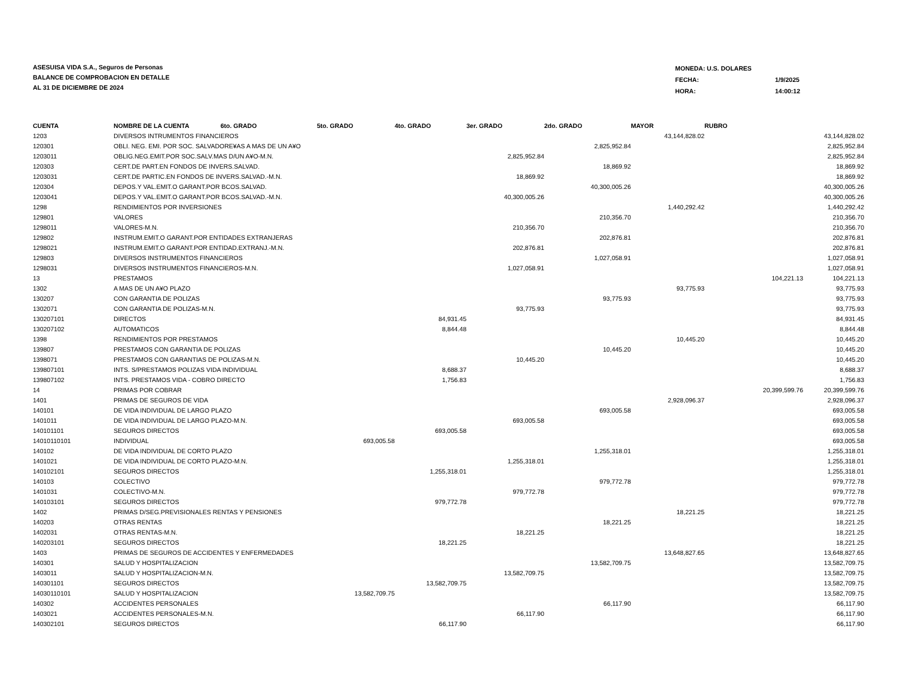ASESUISA VIDA S.A., Seguros de Personas
BALANCE DE COMPROBACION EN DETALLE
AL 31 DE DICIEMBRE DE 2024
| MONEDA: U.S. DOLARES | |
| FECHA: | 1/9/2025 |
| HORA: | 14:00:12 |
| CUENTA | NOMBRE DE LA CUENTA 6to. GRADO | 5to. GRADO | 4to. GRADO | 3er. GRADO | 2do. GRADO | MAYOR | RUBRO | |
| --- | --- | --- | --- | --- | --- | --- | --- | --- |
| 1203 | DIVERSOS INTRUMENTOS FINANCIEROS | | | | | 43,144,828.02 | | 43,144,828.02 |
| 120301 | OBLI. NEG. EMI. POR SOC. SALVADORE¥AS A MAS DE UN A¥O | | | | 2,825,952.84 | | | 2,825,952.84 |
| 1203011 | OBLIG.NEG.EMIT.POR SOC.SALV.MAS D/UN A¥O-M.N. | | | 2,825,952.84 | | | | 2,825,952.84 |
| 120303 | CERT.DE PART.EN FONDOS DE INVERS.SALVAD. | | | | 18,869.92 | | | 18,869.92 |
| 1203031 | CERT.DE PARTIC.EN FONDOS DE INVERS.SALVAD.-M.N. | | | 18,869.92 | | | | 18,869.92 |
| 120304 | DEPOS.Y VAL.EMIT.O GARANT.POR BCOS.SALVAD. | | | | 40,300,005.26 | | | 40,300,005.26 |
| 1203041 | DEPOS.Y VAL.EMIT.O GARANT.POR BCOS.SALVAD.-M.N. | | | 40,300,005.26 | | | | 40,300,005.26 |
| 1298 | RENDIMIENTOS POR INVERSIONES | | | | | 1,440,292.42 | | 1,440,292.42 |
| 129801 | VALORES | | | | 210,356.70 | | | 210,356.70 |
| 1298011 | VALORES-M.N. | | | 210,356.70 | | | | 210,356.70 |
| 129802 | INSTRUM.EMIT.O GARANT.POR ENTIDADES EXTRANJERAS | | | | 202,876.81 | | | 202,876.81 |
| 1298021 | INSTRUM.EMIT.O GARANT.POR ENTIDAD.EXTRANJ.-M.N. | | | 202,876.81 | | | | 202,876.81 |
| 129803 | DIVERSOS INSTRUMENTOS FINANCIEROS | | | | 1,027,058.91 | | | 1,027,058.91 |
| 1298031 | DIVERSOS INSTRUMENTOS FINANCIEROS-M.N. | | | 1,027,058.91 | | | | 1,027,058.91 |
| 13 | PRESTAMOS | | | | | | 104,221.13 | 104,221.13 |
| 1302 | A MAS DE UN A¥O PLAZO | | | | | 93,775.93 | | 93,775.93 |
| 130207 | CON GARANTIA DE POLIZAS | | | | 93,775.93 | | | 93,775.93 |
| 1302071 | CON GARANTIA DE POLIZAS-M.N. | | | 93,775.93 | | | | 93,775.93 |
| 130207101 | DIRECTOS | | 84,931.45 | | | | | 84,931.45 |
| 130207102 | AUTOMATICOS | | 8,844.48 | | | | | 8,844.48 |
| 1398 | RENDIMIENTOS POR PRESTAMOS | | | | | 10,445.20 | | 10,445.20 |
| 139807 | PRESTAMOS CON GARANTIA DE POLIZAS | | | | 10,445.20 | | | 10,445.20 |
| 1398071 | PRESTAMOS CON GARANTIAS DE POLIZAS-M.N. | | | 10,445.20 | | | | 10,445.20 |
| 139807101 | INTS. S/PRESTAMOS POLIZAS VIDA INDIVIDUAL | | 8,688.37 | | | | | 8,688.37 |
| 139807102 | INTS. PRESTAMOS VIDA - COBRO DIRECTO | | 1,756.83 | | | | | 1,756.83 |
| 14 | PRIMAS POR COBRAR | | | | | | 20,399,599.76 | 20,399,599.76 |
| 1401 | PRIMAS DE SEGUROS DE VIDA | | | | | 2,928,096.37 | | 2,928,096.37 |
| 140101 | DE VIDA INDIVIDUAL DE LARGO PLAZO | | | | 693,005.58 | | | 693,005.58 |
| 1401011 | DE VIDA INDIVIDUAL DE LARGO PLAZO-M.N. | | | 693,005.58 | | | | 693,005.58 |
| 140101101 | SEGUROS DIRECTOS | | 693,005.58 | | | | | 693,005.58 |
| 14010110101 | INDIVIDUAL | 693,005.58 | | | | | | 693,005.58 |
| 140102 | DE VIDA INDIVIDUAL DE CORTO PLAZO | | | | 1,255,318.01 | | | 1,255,318.01 |
| 1401021 | DE VIDA INDIVIDUAL DE CORTO PLAZO-M.N. | | | 1,255,318.01 | | | | 1,255,318.01 |
| 140102101 | SEGUROS DIRECTOS | | 1,255,318.01 | | | | | 1,255,318.01 |
| 140103 | COLECTIVO | | | | 979,772.78 | | | 979,772.78 |
| 1401031 | COLECTIVO-M.N. | | | 979,772.78 | | | | 979,772.78 |
| 140103101 | SEGUROS DIRECTOS | | 979,772.78 | | | | | 979,772.78 |
| 1402 | PRIMAS D/SEG.PREVISIONALES RENTAS Y PENSIONES | | | | | 18,221.25 | | 18,221.25 |
| 140203 | OTRAS RENTAS | | | | 18,221.25 | | | 18,221.25 |
| 1402031 | OTRAS RENTAS-M.N. | | | 18,221.25 | | | | 18,221.25 |
| 140203101 | SEGUROS DIRECTOS | | 18,221.25 | | | | | 18,221.25 |
| 1403 | PRIMAS DE SEGUROS DE ACCIDENTES Y ENFERMEDADES | | | | | 13,648,827.65 | | 13,648,827.65 |
| 140301 | SALUD Y HOSPITALIZACION | | | | 13,582,709.75 | | | 13,582,709.75 |
| 1403011 | SALUD Y HOSPITALIZACION-M.N. | | | 13,582,709.75 | | | | 13,582,709.75 |
| 140301101 | SEGUROS DIRECTOS | | 13,582,709.75 | | | | | 13,582,709.75 |
| 14030110101 | SALUD Y HOSPITALIZACION | 13,582,709.75 | | | | | | 13,582,709.75 |
| 140302 | ACCIDENTES PERSONALES | | | | 66,117.90 | | | 66,117.90 |
| 1403021 | ACCIDENTES PERSONALES-M.N. | | | 66,117.90 | | | | 66,117.90 |
| 140302101 | SEGUROS DIRECTOS | | 66,117.90 | | | | | 66,117.90 |